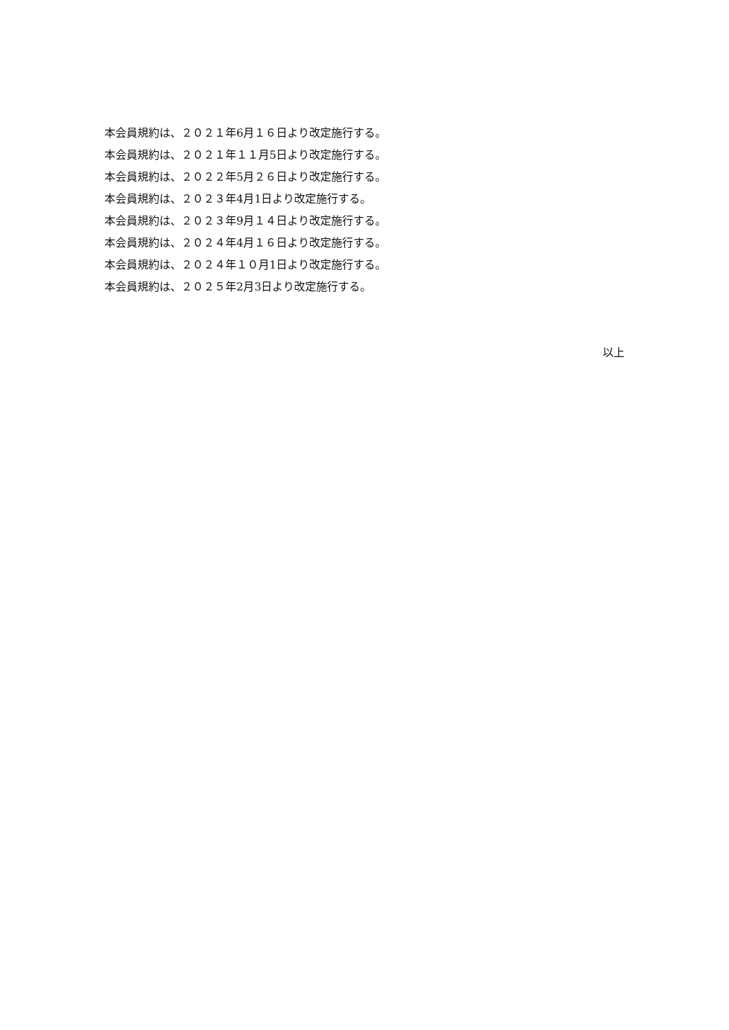本会員規約は、２０２１年6月１６日より改定施行する。
本会員規約は、２０２１年１１月5日より改定施行する。
本会員規約は、２０２２年5月２６日より改定施行する。
本会員規約は、２０２３年4月1日より改定施行する。
本会員規約は、２０２３年9月１４日より改定施行する。
本会員規約は、２０２４年4月１６日より改定施行する。
本会員規約は、２０２４年１０月1日より改定施行する。
本会員規約は、２０２５年2月3日より改定施行する。
以上